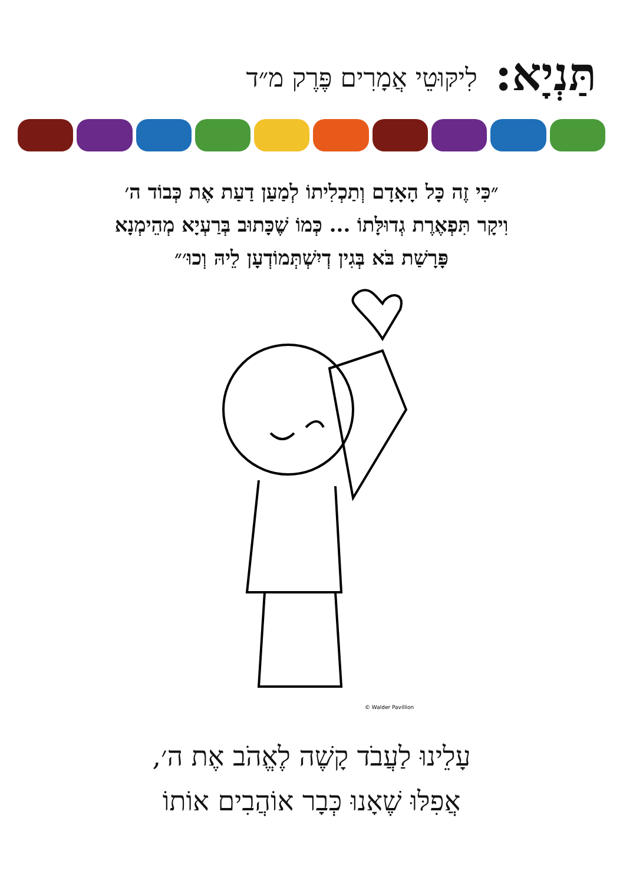תַּנְיָא:
לִיקּוּטֵי אֲמָרִים פֶּרֶק מ״ד
״כִּי זֶה כָּל הָאָדָם וְתַכְלִיתוֹ לְמַעַן דַעַת אֶת כְּבוֹד ה׳
וִיקָר תִּפְאֶרֶת גְדוּלָּתוֹ ... כְּמוֹ שֶׁכָּתוּב בְּרַעְיָא מְהֵימְנָא
פָּרָשַׁת בֹּא בְּגִין דְיִשְׁתְּמוֹדְעָן לֵיהּ וְכוּ׳״
© Walder Pavillion
עָלֵינוּ לַעֲבֹד קָשֶׁה לֶאֱהֹב אֶת ה׳,
אֲפִלּוּ שֶׁאָנוּ כְּבָר אוֹהֲבִים אוֹתוֹ